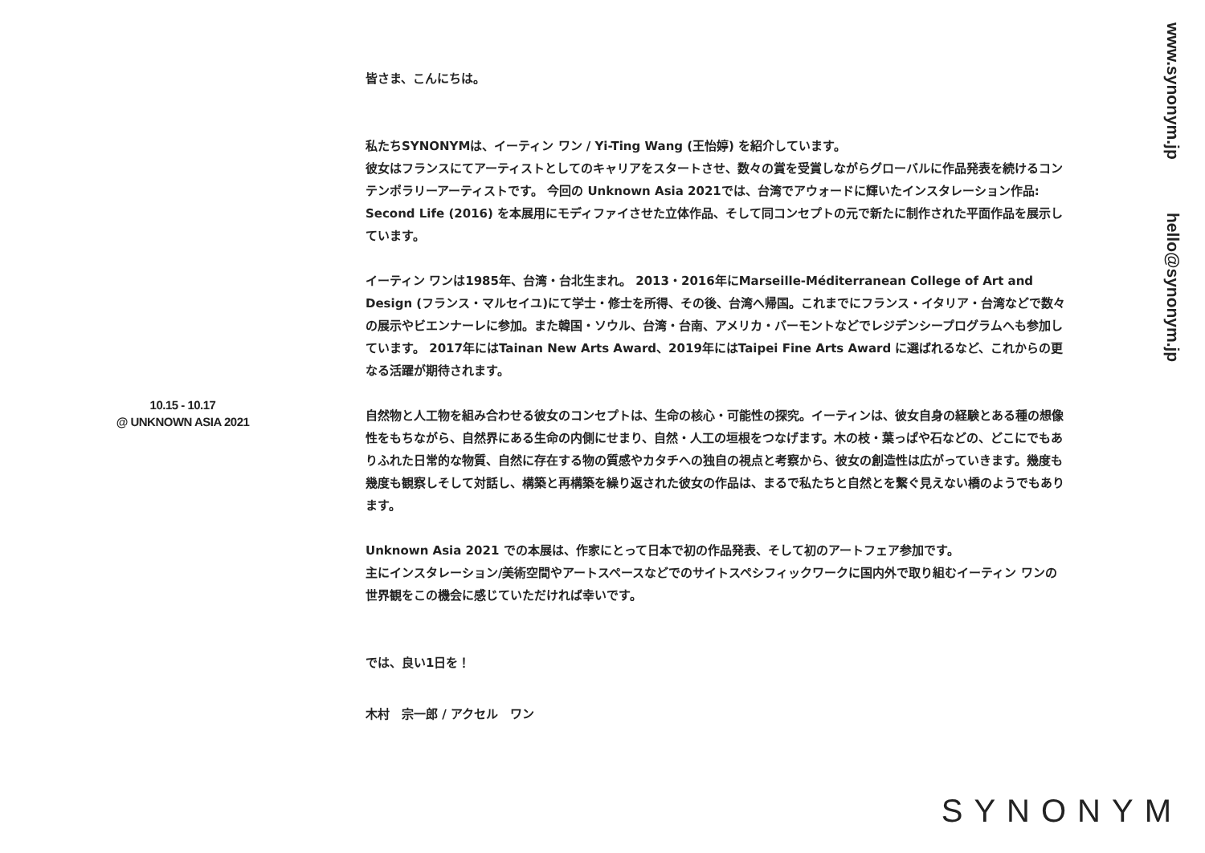皆さま、こんにちは。
私たちSYNONYMは、イーティン ワン / Yi-Ting Wang (王怡婷) を紹介しています。
彼女はフランスにてアーティストとしてのキャリアをスタートさせ、数々の賞を受賞しながらグローバルに作品発表を続けるコンテンポラリーアーティストです。 今回の Unknown Asia 2021では、台湾でアウォードに輝いたインスタレーション作品: Second Life (2016) を本展用にモディファイさせた立体作品、そして同コンセプトの元で新たに制作された平面作品を展示しています。
イーティン ワンは1985年、台湾・台北生まれ。 2013・2016年にMarseille-Méditerranean College of Art and Design (フランス・マルセイユ)にて学士・修士を所得、その後、台湾へ帰国。これまでにフランス・イタリア・台湾などで数々の展示やビエンナーレに参加。また韓国・ソウル、台湾・台南、アメリカ・バーモントなどでレジデンシープログラムへも参加しています。 2017年にはTainan New Arts Award、2019年にはTaipei Fine Arts Award に選ばれるなど、これからの更なる活躍が期待されます。
自然物と人工物を組み合わせる彼女のコンセプトは、生命の核心・可能性の探究。イーティンは、彼女自身の経験とある種の想像性をもちながら、自然界にある生命の内側にせまり、自然・人工の垣根をつなげます。木の枝・葉っぱや石などの、どこにでもありふれた日常的な物質、自然に存在する物の質感やカタチへの独自の視点と考察から、彼女の創造性は広がっていきます。幾度も幾度も観察しそして対話し、構築と再構築を繰り返された彼女の作品は、まるで私たちと自然とを繋ぐ見えない橋のようでもあります。
Unknown Asia 2021 での本展は、作家にとって日本で初の作品発表、そして初のアートフェア参加です。
主にインスタレーション/美術空間やアートスペースなどでのサイトスペシフィックワークに国内外で取り組むイーティン ワンの世界観をこの機会に感じていただければ幸いです。
では、良い1日を！
木村　宗一郎 / アクセル　ワン
10.15 - 10.17
@ UNKNOWN ASIA 2021
www.synonym.jp hello@synonym.jp
SYNONYM